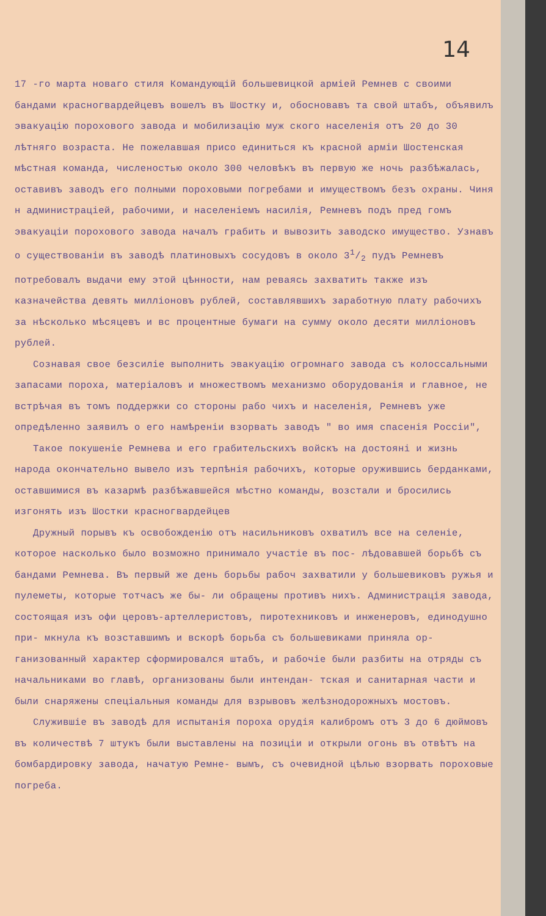14
17 -го марта новаго стиля Командующій большевицкой арміей Ремнев с своими бандами красногвардейцевъ вошелъ въ Шостку и, обосновавъ та свой штабъ, объявилъ эвакуацію порохового завода и мобилизацію муж ского населенія отъ 20 до 30 лѣтняго возраста. Не пожелавшая присо единиться къ красной арміи Шостенская мѣстная команда, численостью около 300 человѣкъ въ первую же ночь разбѣжалась, оставивъ заводъ его полными пороховыми погребами и имуществомъ безъ охраны. Чиня н администраціей, рабочими, и населеніемъ насилія, Ремневъ подъ пред гомъ эвакуаціи порохового завода началъ грабить и вывозить заводско имущество. Узнавъ о существованіи въ заводѣ платиновыхъ сосудовъ в около 31/2 пудъ Ремневъ потребовалъ выдачи ему этой цѣнности, нам реваясь захватить также изъ казначейства девять милліоновъ рублей, составлявшихъ заработную плату рабочихъ за нѣсколько мѣсяцевъ и вс процентные бумаги на сумму около десяти милліоновъ рублей.
Сознавая свое безсиліе выполнить эвакуацію огромнаго завода съ колоссальными запасами пороха, матеріаловъ и множествомъ механизмо оборудованія и главное, не встрѣчая въ томъ поддержки со стороны рабо чихъ и населенія, Ремневъ уже опредѣленно заявилъ о его намѣреніи взорвать заводъ " во имя спасенія Россіи",
Такое покушеніе Ремнева и его грабительскихъ войскъ на достояні и жизнь народа окончательно вывело изъ терпѣнія рабочихъ, которые оружившись берданками, оставшимися въ казармѣ разбѣжавшейся мѣстно команды, возстали и бросились изгонять изъ Шостки красногвардейцев
Дружный порывъ къ освобожденію отъ насильниковъ охватилъ все на селеніе, которое насколько было возможно принимало участіе въ пос- лѣдовавшей борьбѣ съ бандами Ремнева. Въ первый же день борьбы рабоч захватили у большевиковъ ружья и пулеметы, которые тотчасъ же бы- ли обращены противъ нихъ. Администрація завода, состоящая изъ офи церовъ-артеллеристовъ, пиротехниковъ и инженеровъ, единодушно при- мкнула къ возставшимъ и вскорѣ борьба съ большевиками приняла ор- ганизованный характер сформировался штабъ, и рабочіе были разбиты на отряды съ начальниками во главѣ, организованы были интендан- тская и санитарная части и были снаряжены спеціальныя команды для взрывовъ желѣзнодорожныхъ мостовъ.
Служившіе въ заводѣ для испытанія пороха орудія калибромъ отъ 3 до 6 дюймовъ въ количествѣ 7 штукъ были выставлены на позиціи и открыли огонь въ отвѣтъ на бомбардировку завода, начатую Ремне- вымъ, съ очевидной цѣлью взорвать пороховые погреба.